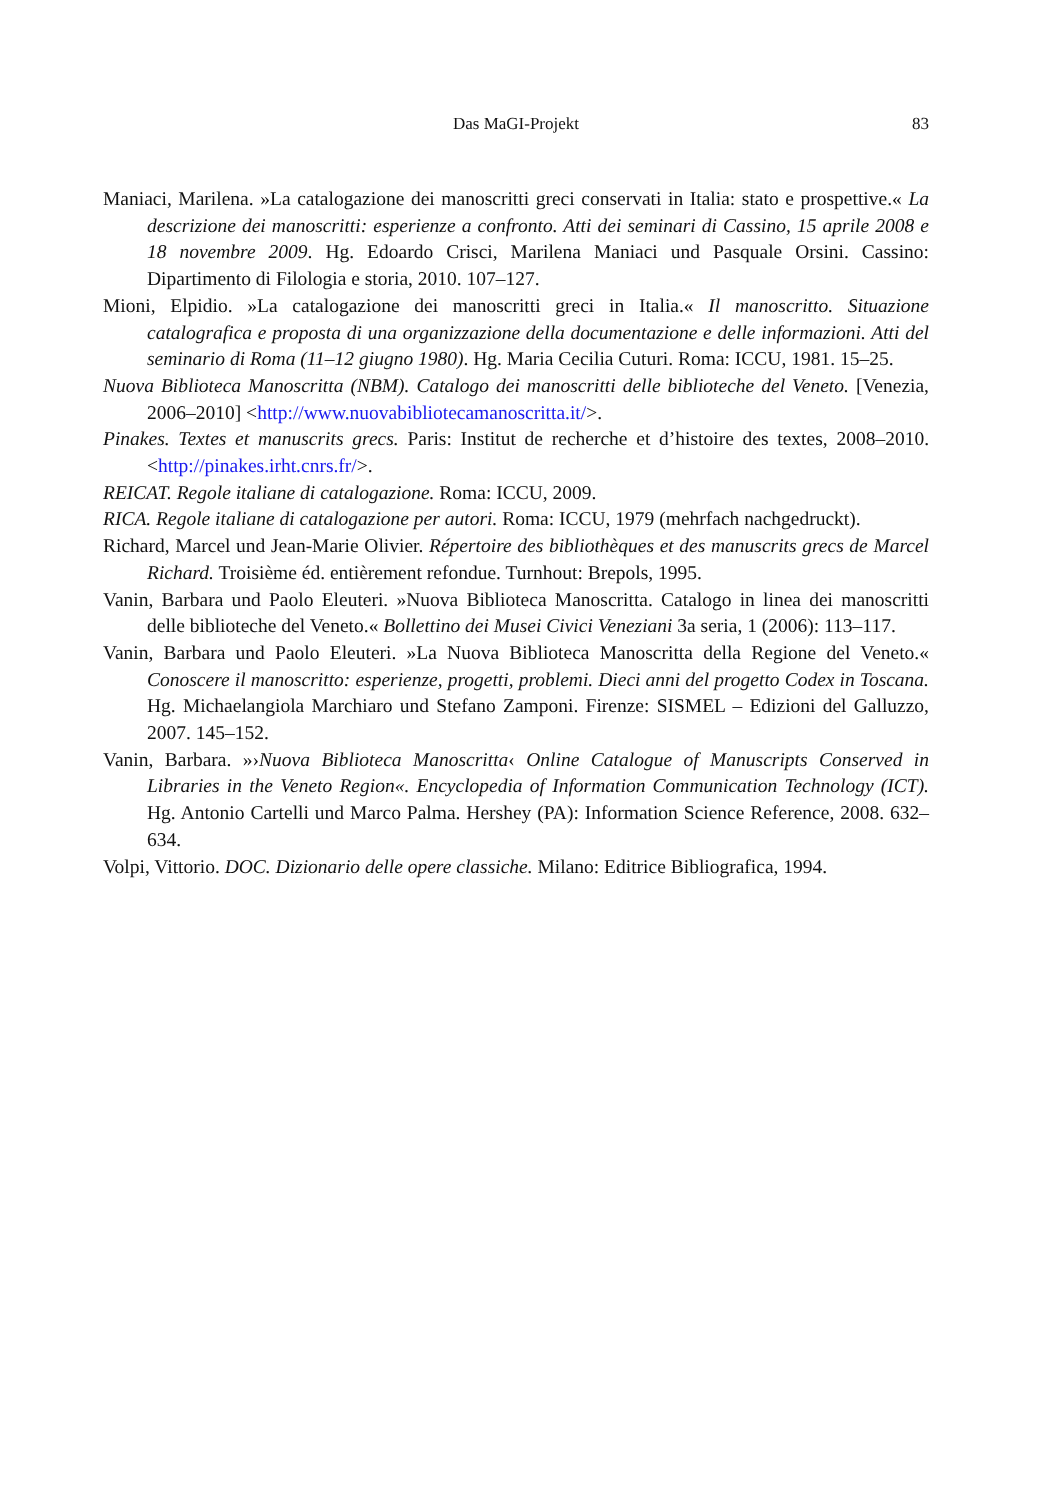Das MaGI-Projekt
83
Maniaci, Marilena. »La catalogazione dei manoscritti greci conservati in Italia: stato e prospettive.« La descrizione dei manoscritti: esperienze a confronto. Atti dei seminari di Cassino, 15 aprile 2008 e 18 novembre 2009. Hg. Edoardo Crisci, Marilena Maniaci und Pasquale Orsini. Cassino: Dipartimento di Filologia e storia, 2010. 107–127.
Mioni, Elpidio. »La catalogazione dei manoscritti greci in Italia.« Il manoscritto. Situazione catalografica e proposta di una organizzazione della documentazione e delle informazioni. Atti del seminario di Roma (11–12 giugno 1980). Hg. Maria Cecilia Cuturi. Roma: ICCU, 1981. 15–25.
Nuova Biblioteca Manoscritta (NBM). Catalogo dei manoscritti delle biblioteche del Veneto. [Venezia, 2006–2010] <http://www.nuovabibliotecamanoscritta.it/>.
Pinakes. Textes et manuscrits grecs. Paris: Institut de recherche et d’histoire des textes, 2008–2010. <http://pinakes.irht.cnrs.fr/>.
REICAT. Regole italiane di catalogazione. Roma: ICCU, 2009.
RICA. Regole italiane di catalogazione per autori. Roma: ICCU, 1979 (mehrfach nachgedruckt).
Richard, Marcel und Jean-Marie Olivier. Répertoire des bibliothèques et des manuscrits grecs de Marcel Richard. Troisième éd. entièrement refondue. Turnhout: Brepols, 1995.
Vanin, Barbara und Paolo Eleuteri. »Nuova Biblioteca Manoscritta. Catalogo in linea dei manoscritti delle biblioteche del Veneto.« Bollettino dei Musei Civici Veneziani 3a seria, 1 (2006): 113–117.
Vanin, Barbara und Paolo Eleuteri. »La Nuova Biblioteca Manoscritta della Regione del Veneto.« Conoscere il manoscritto: esperienze, progetti, problemi. Dieci anni del progetto Codex in Toscana. Hg. Michaelangiola Marchiaro und Stefano Zamponi. Firenze: SISMEL – Edizioni del Galluzzo, 2007. 145–152.
Vanin, Barbara. »›Nuova Biblioteca Manoscritta‹ Online Catalogue of Manuscripts Conserved in Libraries in the Veneto Region«. Encyclopedia of Information Communication Technology (ICT). Hg. Antonio Cartelli und Marco Palma. Hershey (PA): Information Science Reference, 2008. 632–634.
Volpi, Vittorio. DOC. Dizionario delle opere classiche. Milano: Editrice Bibliografica, 1994.